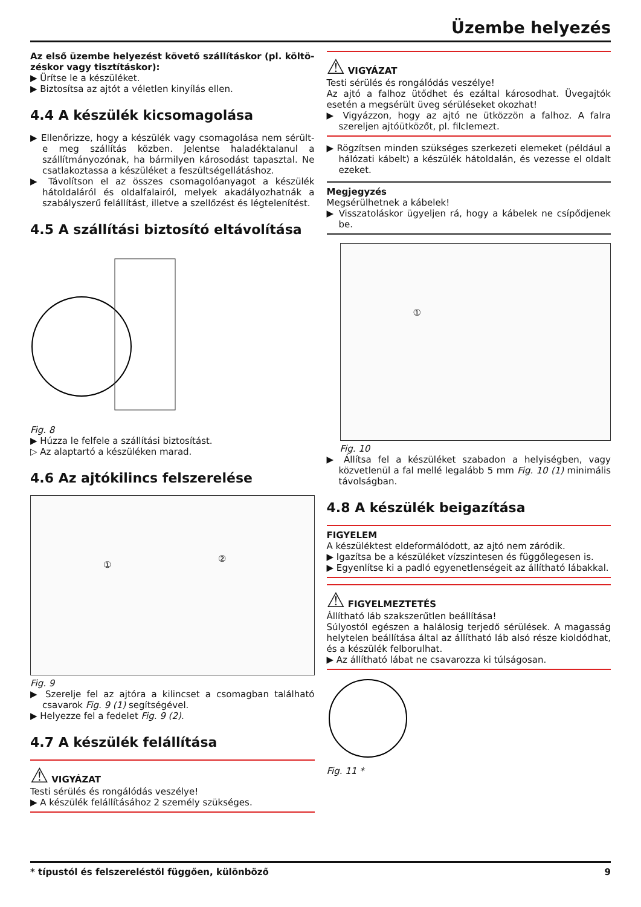Üzembe helyezés
Az első üzembe helyezést követő szállításkor (pl. költö- zéskor vagy tisztításkor):
▶ Ürítse le a készüléket.
▶ Biztosítsa az ajtót a véletlen kinyílás ellen.
4.4 A készülék kicsomagolása
▶ Ellenőrizze, hogy a készülék vagy csomagolása nem sérült-e meg szállítás közben. Jelentse haladéktalanul a szállítmányozónak, ha bármilyen károsodást tapasztal. Ne csatlakoztassa a készüléket a feszültségellátáshoz.
▶ Távolítson el az összes csomagolóanyagot a készülék hátoldaláról és oldalfalairól, melyek akadályozhatnák a szabályszerű felállítást, illetve a szellőzést és légtelenítést.
4.5 A szállítási biztosító eltávolítása
Fig. 8
▶ Húzza le felfele a szállítási biztosítást.
▷ Az alaptartó a készüléken marad.
4.6 Az ajtókilincs felszerelése
①
②
Fig. 9
▶ Szerelje fel az ajtóra a kilincset a csomagban található csavarok Fig. 9 (1) segítségével.
▶ Helyezze fel a fedelet Fig. 9 (2).
4.7 A készülék felállítása
⚠ VIGYÁZAT
Testi sérülés és rongálódás veszélye!
▶ A készülék felállításához 2 személy szükséges.
⚠ VIGYÁZAT
Testi sérülés és rongálódás veszélye!
Az ajtó a falhoz ütődhet és ezáltal károsodhat. Üvegajtók esetén a megsérült üveg sérüléseket okozhat!
▶ Vigyázzon, hogy az ajtó ne ütközzön a falhoz. A falra szereljen ajtóütközőt, pl. filclemezt.
▶ Rögzítsen minden szükséges szerkezeti elemeket (például a hálózati kábelt) a készülék hátoldalán, és vezesse el oldalt ezeket.
Megjegyzés
Megsérülhetnek a kábelek!
▶ Visszatoláskor ügyeljen rá, hogy a kábelek ne csípődjenek be.
①
Fig. 10
▶ Állítsa fel a készüléket szabadon a helyiségben, vagy közvetlenül a fal mellé legalább 5 mm Fig. 10 (1) minimális távolságban.
4.8 A készülék beigazítása
FIGYELEM
A készüléktest eldeformálódott, az ajtó nem záródik.
▶ Igazítsa be a készüléket vízszintesen és függőlegesen is.
▶ Egyenlítse ki a padló egyenetlenségeit az állítható lábakkal.
⚠ FIGYELMEZTETÉS
Állítható láb szakszerűtlen beállítása!
Súlyostól egészen a halálosig terjedő sérülések. A magasság helytelen beállítása által az állítható láb alsó része kioldódhat, és a készülék felborulhat.
▶ Az állítható lábat ne csavarozza ki túlságosan.
Fig. 11 *
* típustól és felszereléstől függően, különböző 9